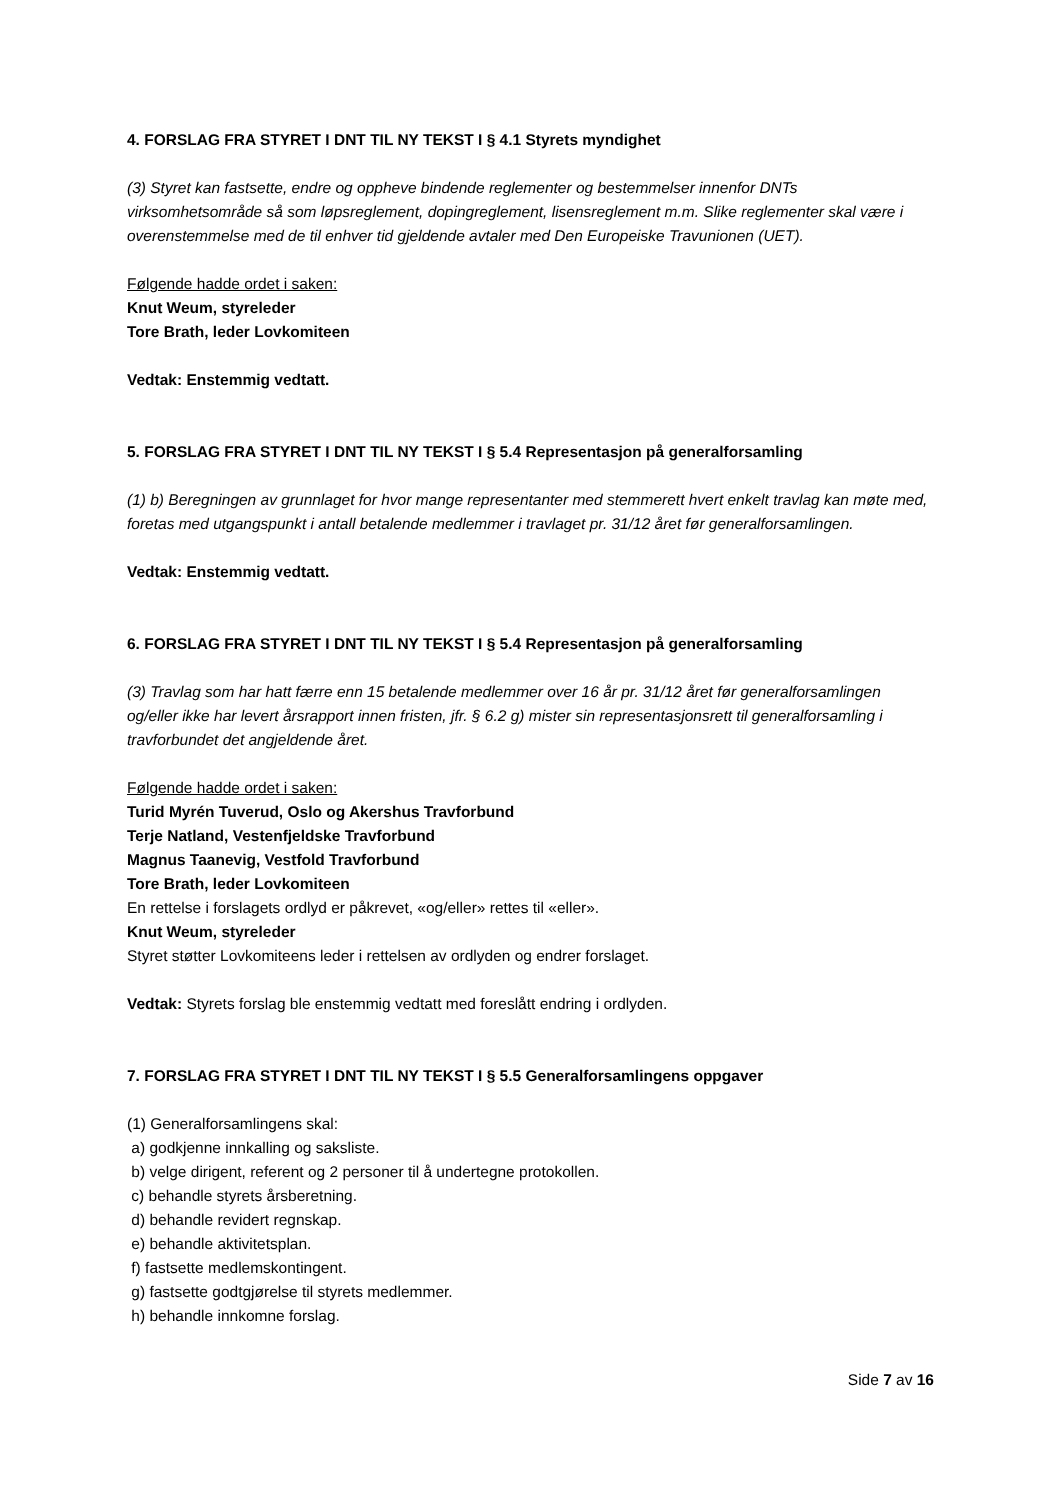4. FORSLAG FRA STYRET I DNT TIL NY TEKST I § 4.1 Styrets myndighet
(3) Styret kan fastsette, endre og oppheve bindende reglementer og bestemmelser innenfor DNTs virksomhetsområde så som løpsreglement, dopingreglement, lisensreglement m.m. Slike reglementer skal være i overenstemmelse med de til enhver tid gjeldende avtaler med Den Europeiske Travunionen (UET).
Følgende hadde ordet i saken:
Knut Weum, styreleder
Tore Brath, leder Lovkomiteen
Vedtak: Enstemmig vedtatt.
5. FORSLAG FRA STYRET I DNT TIL NY TEKST I § 5.4 Representasjon på generalforsamling
(1) b) Beregningen av grunnlaget for hvor mange representanter med stemmerett hvert enkelt travlag kan møte med, foretas med utgangspunkt i antall betalende medlemmer i travlaget pr. 31/12 året før generalforsamlingen.
Vedtak: Enstemmig vedtatt.
6. FORSLAG FRA STYRET I DNT TIL NY TEKST I § 5.4 Representasjon på generalforsamling
(3) Travlag som har hatt færre enn 15 betalende medlemmer over 16 år pr. 31/12 året før generalforsamlingen og/eller ikke har levert årsrapport innen fristen, jfr. § 6.2 g) mister sin representasjonsrett til generalforsamling i travforbundet det angjeldende året.
Følgende hadde ordet i saken:
Turid Myrén Tuverud, Oslo og Akershus Travforbund
Terje Natland, Vestenfjeldske Travforbund
Magnus Taanevig, Vestfold Travforbund
Tore Brath, leder Lovkomiteen
En rettelse i forslagets ordlyd er påkrevet, «og/eller» rettes til «eller».
Knut Weum, styreleder
Styret støtter Lovkomiteens leder i rettelsen av ordlyden og endrer forslaget.
Vedtak: Styrets forslag ble enstemmig vedtatt med foreslått endring i ordlyden.
7. FORSLAG FRA STYRET I DNT TIL NY TEKST I § 5.5 Generalforsamlingens oppgaver
(1) Generalforsamlingens skal:
a) godkjenne innkalling og saksliste.
b) velge dirigent, referent og 2 personer til å undertegne protokollen.
c) behandle styrets årsberetning.
d) behandle revidert regnskap.
e) behandle aktivitetsplan.
f) fastsette medlemskontingent.
g) fastsette godtgjørelse til styrets medlemmer.
h) behandle innkomne forslag.
Side 7 av 16